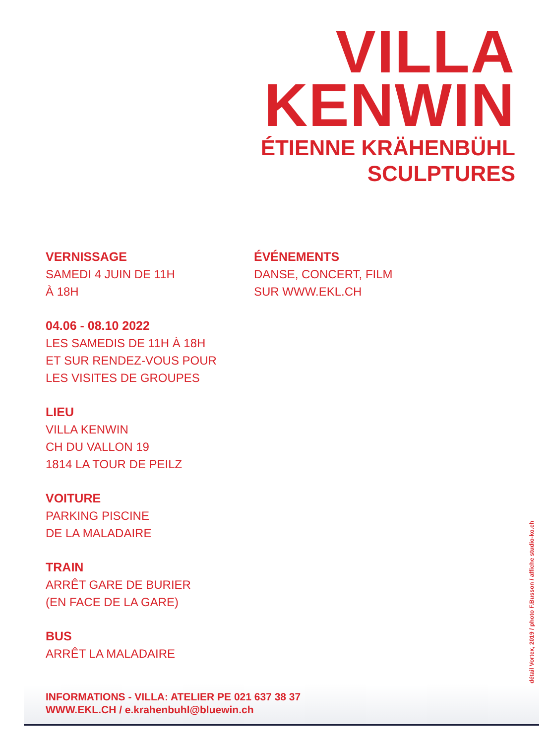VILLA
KENWIN
ÉTIENNE KRÄHENBÜHL
SCULPTURES
VERNISSAGE
SAMEDI 4 JUIN DE 11H
À 18H
04.06 - 08.10 2022
LES SAMEDIS DE 11H À 18H
ET SUR RENDEZ-VOUS POUR
LES VISITES DE GROUPES
LIEU
VILLA KENWIN
CH DU VALLON 19
1814 LA TOUR DE PEILZ
VOITURE
PARKING PISCINE
DE LA MALADAIRE
TRAIN
ARRÊT GARE DE BURIER
(EN FACE DE LA GARE)
BUS
ARRÊT LA MALADAIRE
ÉVÉNEMENTS
DANSE, CONCERT, FILM
SUR WWW.EKL.CH
INFORMATIONS - VILLA: ATELIER PE 021 637 38 37
WWW.EKL.CH / e.krahenbuhl@bluewin.ch
détail Vortex, 2019 / photo F.Busson / affiche studio-ko.ch